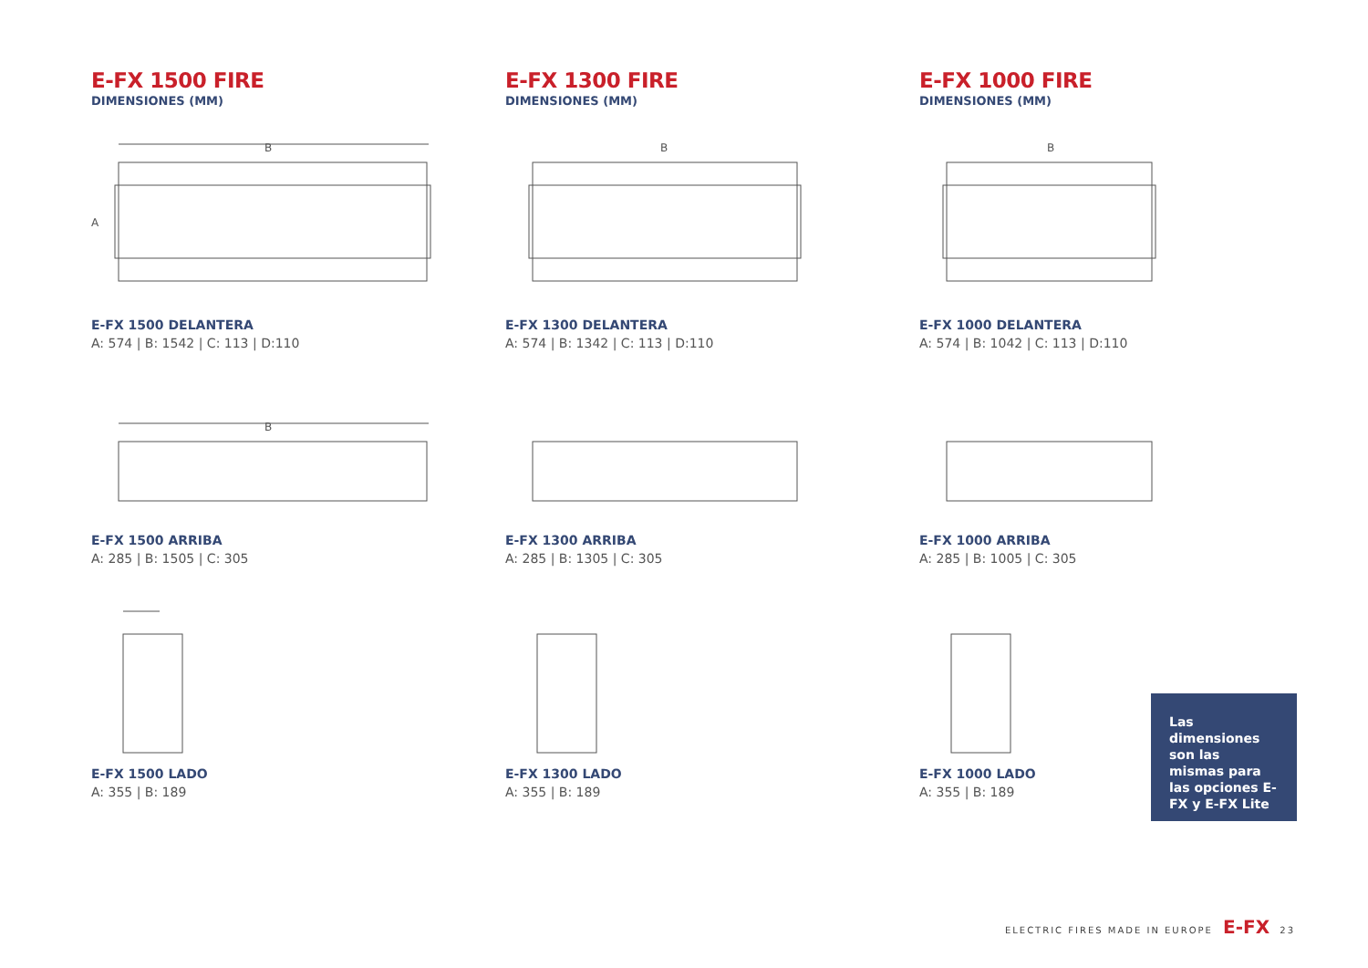E-FX 1500 FIRE
DIMENSIONES (MM)
B
A
E-FX 1500 DELANTERA
A: 574 | B: 1542 | C: 113 | D:110
B
E-FX 1500 ARRIBA
A: 285 | B: 1505 | C: 305
E-FX 1500 LADO
A: 355 | B: 189
E-FX 1300 FIRE
DIMENSIONES (MM)
B
E-FX 1300 DELANTERA
A: 574 | B: 1342 | C: 113 | D:110
E-FX 1300 ARRIBA
A: 285 | B: 1305 | C: 305
E-FX 1300 LADO
A: 355 | B: 189
E-FX 1000 FIRE
DIMENSIONES (MM)
B
E-FX 1000 DELANTERA
A: 574 | B: 1042 | C: 113 | D:110
E-FX 1000 ARRIBA
A: 285 | B: 1005 | C: 305
E-FX 1000 LADO
A: 355 | B: 189
Las dimensiones son las mismas para las opciones E-FX y E-FX Lite
ELECTRIC FIRES MADE IN EUROPE E-FX 23